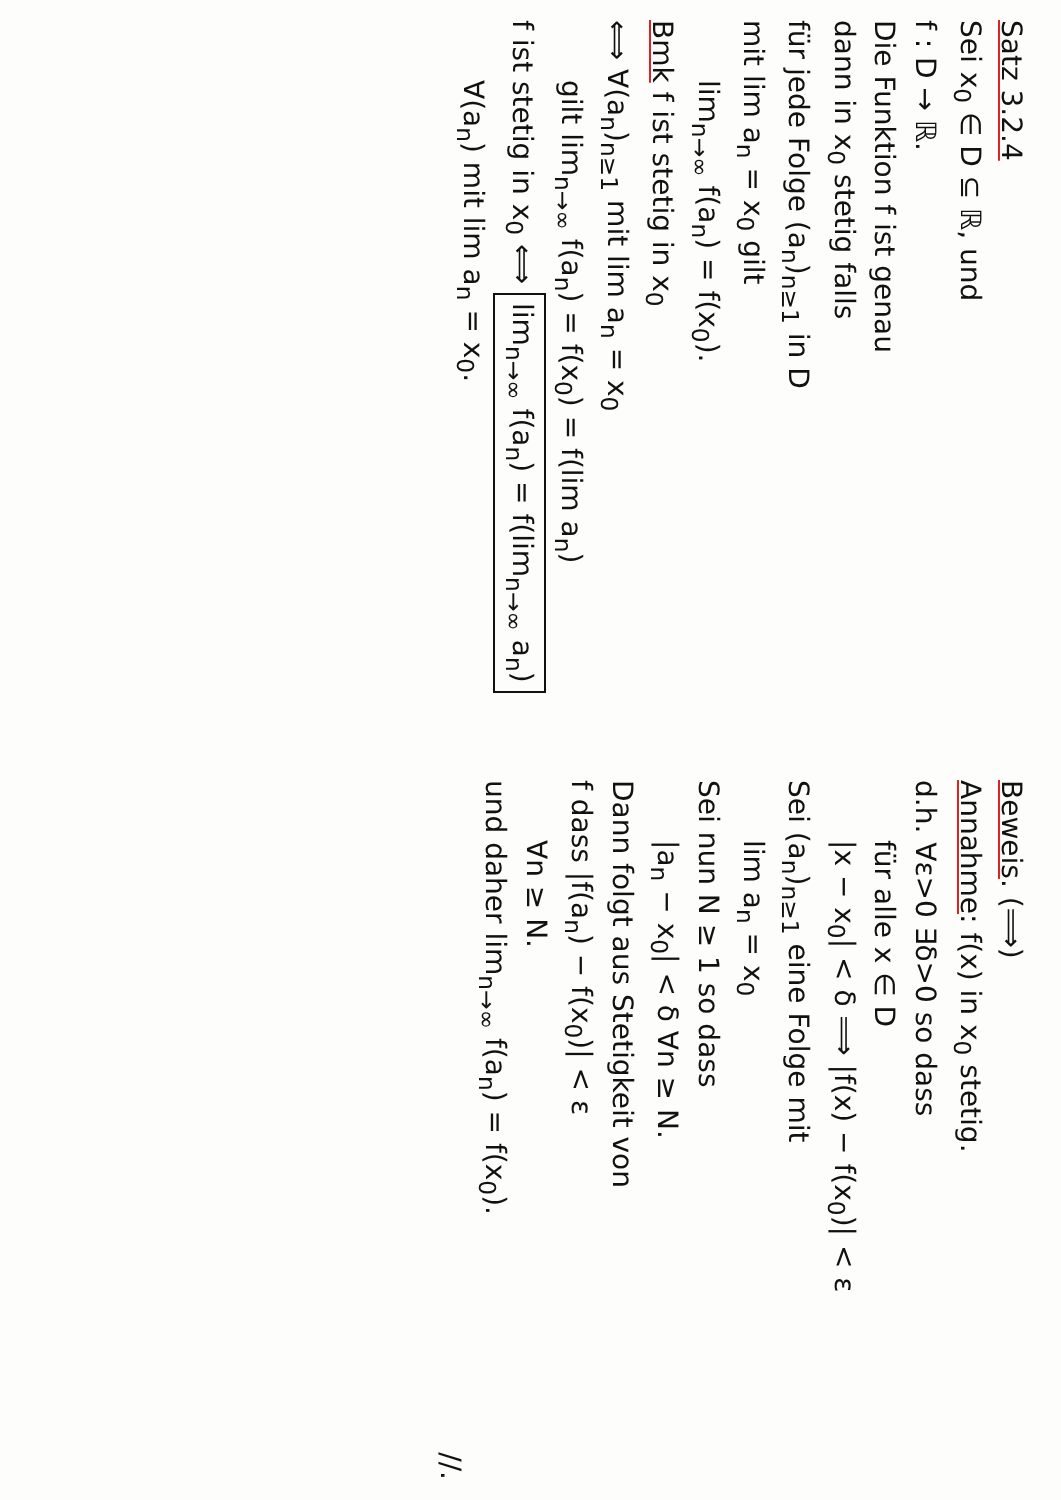Satz 3.2.4
Sei x<sub>0</sub> ∈ D ⊆ ℝ, und
f : D → ℝ.
Die Funktion f ist genau
dann in x<sub>0</sub> stetig falls
für jede Folge (a<sub>n</sub>)<sub>n≥1</sub> in D
mit lim a<sub>n</sub> = x<sub>0</sub> gilt
lim<sub>n→∞</sub> f(a<sub>n</sub>) = f(x<sub>0</sub>).
Bmk f ist stetig in x<sub>0</sub>
⟺ ∀(a<sub>n</sub>)<sub>n≥1</sub> mit lim a<sub>n</sub> = x<sub>0</sub>
gilt lim<sub>n→∞</sub> f(a<sub>n</sub>) = f(x<sub>0</sub>) = f(lim a<sub>n</sub>)
f ist stetig in x<sub>0</sub> ⟺ lim<sub>n→∞</sub> f(a<sub>n</sub>) = f(lim<sub>n→∞</sub> a<sub>n</sub>)
∀(a<sub>n</sub>) mit lim a<sub>n</sub> = x<sub>0</sub>.
Beweis. (⟹)
Annahme: f(x) in x<sub>0</sub> stetig.
d.h. ∀ε>0 ∃δ>0 so dass
für alle x ∈ D
|x − x<sub>0</sub>| < δ ⟹ |f(x) − f(x<sub>0</sub>)| < ε
Sei (a<sub>n</sub>)<sub>n≥1</sub> eine Folge mit
lim a<sub>n</sub> = x<sub>0</sub>
Sei nun N ≥ 1 so dass
|a<sub>n</sub> − x<sub>0</sub>| < δ ∀n ≥ N.
Dann folgt aus Stetigkeit von
f dass |f(a<sub>n</sub>) − f(x<sub>0</sub>)| < ε
∀n ≥ N.
und daher lim<sub>n→∞</sub> f(a<sub>n</sub>) = f(x<sub>0</sub>).
//.